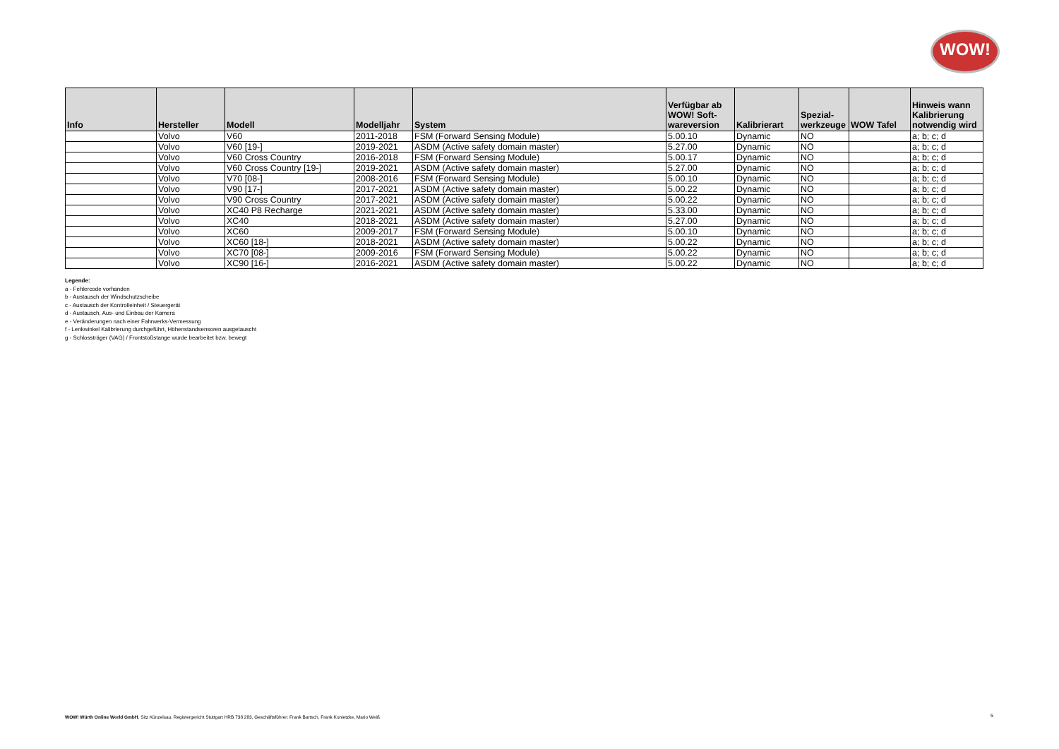WOW!
| Info | Hersteller | Modell | Modelljahr | System | Verfügbar ab WOW! Soft- wareversion | Kalibrierart | Spezial- werkzeuge | WOW Tafel | Hinweis wann Kalibrierung notwendig wird |
| --- | --- | --- | --- | --- | --- | --- | --- | --- | --- |
| | Volvo | V60 | 2011-2018 | FSM (Forward Sensing Module) | 5.00.10 | Dynamic | NO | | a; b; c; d |
| | Volvo | V60 [19-] | 2019-2021 | ASDM (Active safety domain master) | 5.27.00 | Dynamic | NO | | a; b; c; d |
| | Volvo | V60 Cross Country | 2016-2018 | FSM (Forward Sensing Module) | 5.00.17 | Dynamic | NO | | a; b; c; d |
| | Volvo | V60 Cross Country [19-] | 2019-2021 | ASDM (Active safety domain master) | 5.27.00 | Dynamic | NO | | a; b; c; d |
| | Volvo | V70 [08-] | 2008-2016 | FSM (Forward Sensing Module) | 5.00.10 | Dynamic | NO | | a; b; c; d |
| | Volvo | V90 [17-] | 2017-2021 | ASDM (Active safety domain master) | 5.00.22 | Dynamic | NO | | a; b; c; d |
| | Volvo | V90 Cross Country | 2017-2021 | ASDM (Active safety domain master) | 5.00.22 | Dynamic | NO | | a; b; c; d |
| | Volvo | XC40 P8 Recharge | 2021-2021 | ASDM (Active safety domain master) | 5.33.00 | Dynamic | NO | | a; b; c; d |
| | Volvo | XC40 | 2018-2021 | ASDM (Active safety domain master) | 5.27.00 | Dynamic | NO | | a; b; c; d |
| | Volvo | XC60 | 2009-2017 | FSM (Forward Sensing Module) | 5.00.10 | Dynamic | NO | | a; b; c; d |
| | Volvo | XC60 [18-] | 2018-2021 | ASDM (Active safety domain master) | 5.00.22 | Dynamic | NO | | a; b; c; d |
| | Volvo | XC70 [08-] | 2009-2016 | FSM (Forward Sensing Module) | 5.00.22 | Dynamic | NO | | a; b; c; d |
| | Volvo | XC90 [16-] | 2016-2021 | ASDM (Active safety domain master) | 5.00.22 | Dynamic | NO | | a; b; c; d |
Legende:
a - Fehlercode vorhanden
b - Austausch der Windschutzscheibe
c - Austausch der Kontrolleinheit / Steuergerät
d - Austausch, Aus- und Einbau der Kamera
e - Veränderungen nach einer Fahrwerks-Vermessung
f - Lenkwinkel Kalibrierung durchgeführt, Höhenstandsensoren ausgetauscht
g - Schlossträger (VAG) / Frontstoßstange wurde bearbeitet bzw. bewegt
WOW! Würth Online World GmbH, Sitz Künzelsau, Registergericht Stuttgart HRB 738 283, Geschäftsführer: Frank Bartsch, Frank Konietzke, Mario Weiß
5